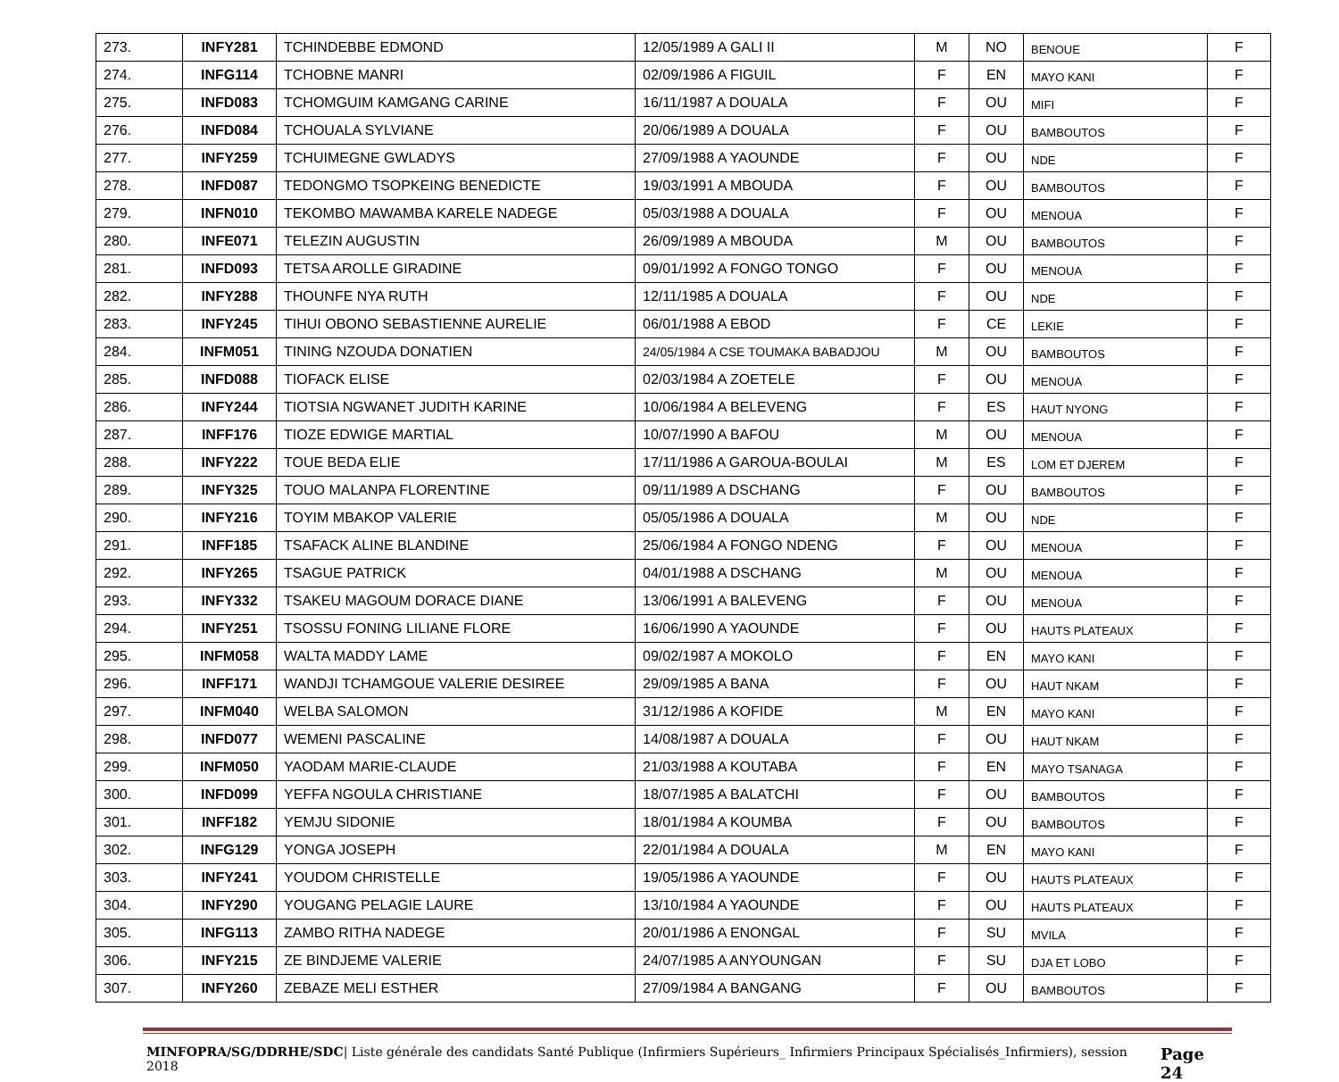| 273. | INFY281 | TCHINDEBBE EDMOND | 12/05/1989 A GALI II | M | NO | BENOUE | F |
| 274. | INFG114 | TCHOBNE MANRI | 02/09/1986 A FIGUIL | F | EN | MAYO KANI | F |
| 275. | INFD083 | TCHOMGUIM KAMGANG CARINE | 16/11/1987 A DOUALA | F | OU | MIFI | F |
| 276. | INFD084 | TCHOUALA SYLVIANE | 20/06/1989 A DOUALA | F | OU | BAMBOUTOS | F |
| 277. | INFY259 | TCHUIMEGNE GWLADYS | 27/09/1988 A YAOUNDE | F | OU | NDE | F |
| 278. | INFD087 | TEDONGMO TSOPKEING BENEDICTE | 19/03/1991 A MBOUDA | F | OU | BAMBOUTOS | F |
| 279. | INFN010 | TEKOMBO MAWAMBA KARELE NADEGE | 05/03/1988 A DOUALA | F | OU | MENOUA | F |
| 280. | INFE071 | TELEZIN AUGUSTIN | 26/09/1989 A MBOUDA | M | OU | BAMBOUTOS | F |
| 281. | INFD093 | TETSA AROLLE GIRADINE | 09/01/1992 A FONGO TONGO | F | OU | MENOUA | F |
| 282. | INFY288 | THOUNFE NYA RUTH | 12/11/1985 A DOUALA | F | OU | NDE | F |
| 283. | INFY245 | TIHUI OBONO SEBASTIENNE AURELIE | 06/01/1988 A EBOD | F | CE | LEKIE | F |
| 284. | INFM051 | TINING NZOUDA DONATIEN | 24/05/1984 A CSE TOUMAKA BABADJOU | M | OU | BAMBOUTOS | F |
| 285. | INFD088 | TIOFACK ELISE | 02/03/1984 A ZOETELE | F | OU | MENOUA | F |
| 286. | INFY244 | TIOTSIA NGWANET JUDITH KARINE | 10/06/1984 A BELEVENG | F | ES | HAUT NYONG | F |
| 287. | INFF176 | TIOZE EDWIGE MARTIAL | 10/07/1990 A BAFOU | M | OU | MENOUA | F |
| 288. | INFY222 | TOUE BEDA ELIE | 17/11/1986 A GAROUA-BOULAI | M | ES | LOM ET DJEREM | F |
| 289. | INFY325 | TOUO MALANPA FLORENTINE | 09/11/1989 A DSCHANG | F | OU | BAMBOUTOS | F |
| 290. | INFY216 | TOYIM MBAKOP VALERIE | 05/05/1986 A DOUALA | M | OU | NDE | F |
| 291. | INFF185 | TSAFACK ALINE BLANDINE | 25/06/1984 A FONGO NDENG | F | OU | MENOUA | F |
| 292. | INFY265 | TSAGUE PATRICK | 04/01/1988 A DSCHANG | M | OU | MENOUA | F |
| 293. | INFY332 | TSAKEU MAGOUM DORACE DIANE | 13/06/1991 A BALEVENG | F | OU | MENOUA | F |
| 294. | INFY251 | TSOSSU FONING LILIANE FLORE | 16/06/1990 A YAOUNDE | F | OU | HAUTS PLATEAUX | F |
| 295. | INFM058 | WALTA MADDY LAME | 09/02/1987 A MOKOLO | F | EN | MAYO KANI | F |
| 296. | INFF171 | WANDJI TCHAMGOUE VALERIE DESIREE | 29/09/1985 A BANA | F | OU | HAUT NKAM | F |
| 297. | INFM040 | WELBA SALOMON | 31/12/1986 A KOFIDE | M | EN | MAYO KANI | F |
| 298. | INFD077 | WEMENI PASCALINE | 14/08/1987 A DOUALA | F | OU | HAUT NKAM | F |
| 299. | INFM050 | YAODAM MARIE-CLAUDE | 21/03/1988 A KOUTABA | F | EN | MAYO TSANAGA | F |
| 300. | INFD099 | YEFFA NGOULA CHRISTIANE | 18/07/1985 A BALATCHI | F | OU | BAMBOUTOS | F |
| 301. | INFF182 | YEMJU SIDONIE | 18/01/1984 A KOUMBA | F | OU | BAMBOUTOS | F |
| 302. | INFG129 | YONGA JOSEPH | 22/01/1984 A DOUALA | M | EN | MAYO KANI | F |
| 303. | INFY241 | YOUDOM CHRISTELLE | 19/05/1986 A YAOUNDE | F | OU | HAUTS PLATEAUX | F |
| 304. | INFY290 | YOUGANG PELAGIE LAURE | 13/10/1984 A YAOUNDE | F | OU | HAUTS PLATEAUX | F |
| 305. | INFG113 | ZAMBO RITHA NADEGE | 20/01/1986 A ENONGAL | F | SU | MVILA | F |
| 306. | INFY215 | ZE BINDJEME VALERIE | 24/07/1985 A ANYOUNGAN | F | SU | DJA ET LOBO | F |
| 307. | INFY260 | ZEBAZE MELI ESTHER | 27/09/1984 A BANGANG | F | OU | BAMBOUTOS | F |
MINFOPRA/SG/DDRHE/SDC| Liste générale des candidats Santé Publique (Infirmiers Supérieurs_ Infirmiers Principaux Spécialisés_Infirmiers), session 2018 Page 24